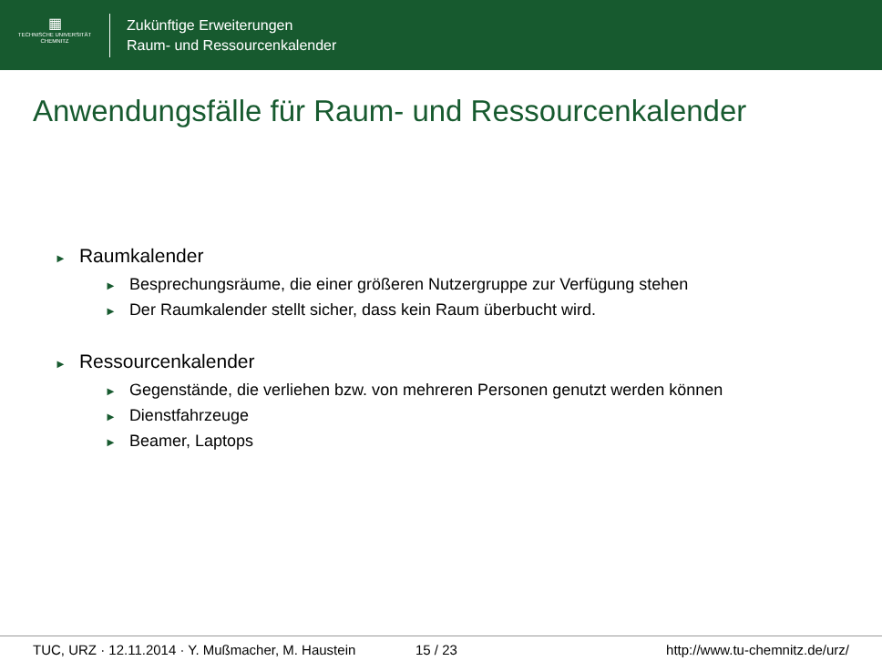▦
TECHNISCHE UNIVERSITÄT
CHEMNITZ
Zukünftige Erweiterungen
Raum- und Ressourcenkalender
Anwendungsfälle für Raum- und Ressourcenkalender
► Raumkalender
► Besprechungsräume, die einer größeren Nutzergruppe zur Verfügung stehen
► Der Raumkalender stellt sicher, dass kein Raum überbucht wird.
► Ressourcenkalender
► Gegenstände, die verliehen bzw. von mehreren Personen genutzt werden können
► Dienstfahrzeuge
► Beamer, Laptops
TUC, URZ · 12.11.2014 · Y. Mußmacher, M. Haustein 15 / 23 http://www.tu-chemnitz.de/urz/